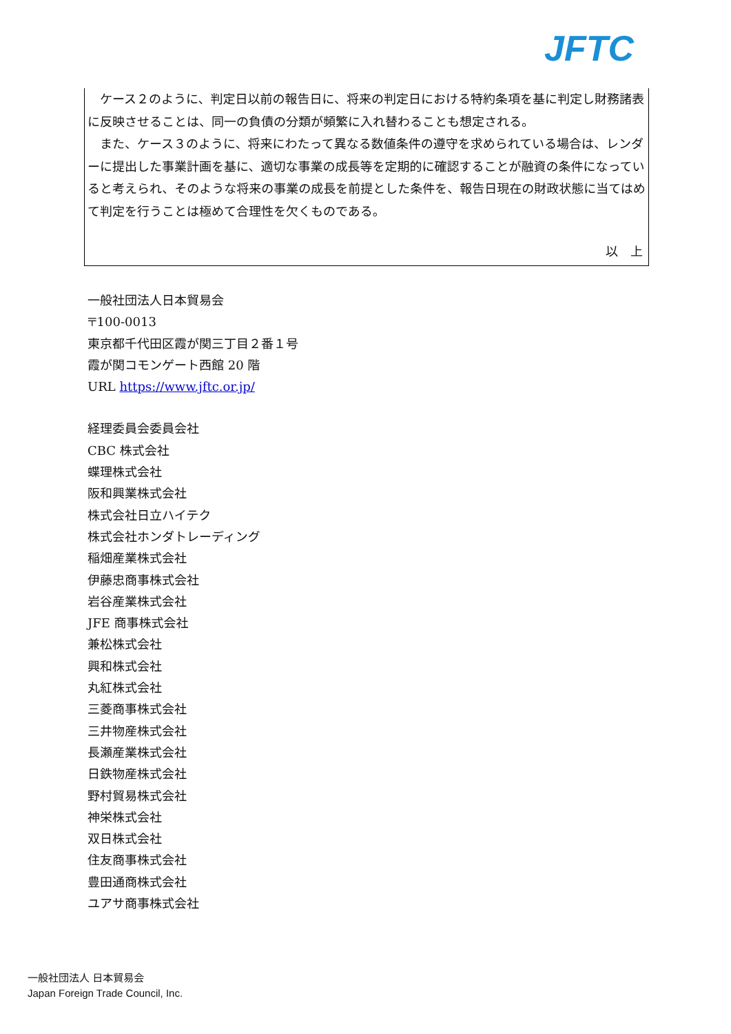JFTC
　ケース２のように、判定日以前の報告日に、将来の判定日における特約条項を基に判定し財務諸表に反映させることは、同一の負債の分類が頻繁に入れ替わることも想定される。
　また、ケース３のように、将来にわたって異なる数値条件の遵守を求められている場合は、レンダーに提出した事業計画を基に、適切な事業の成長等を定期的に確認することが融資の条件になっていると考えられ、そのような将来の事業の成長を前提とした条件を、報告日現在の財政状態に当てはめて判定を行うことは極めて合理性を欠くものである。
以　上
一般社団法人日本貿易会
〒100-0013
東京都千代田区霞が関三丁目２番１号
霞が関コモンゲート西館 20 階
URL https://www.jftc.or.jp/
経理委員会委員会社
CBC 株式会社
蝶理株式会社
阪和興業株式会社
株式会社日立ハイテク
株式会社ホンダトレーディング
稲畑産業株式会社
伊藤忠商事株式会社
岩谷産業株式会社
JFE 商事株式会社
兼松株式会社
興和株式会社
丸紅株式会社
三菱商事株式会社
三井物産株式会社
長瀬産業株式会社
日鉄物産株式会社
野村貿易株式会社
神栄株式会社
双日株式会社
住友商事株式会社
豊田通商株式会社
ユアサ商事株式会社
一般社団法人 日本貿易会
Japan Foreign Trade Council, Inc.